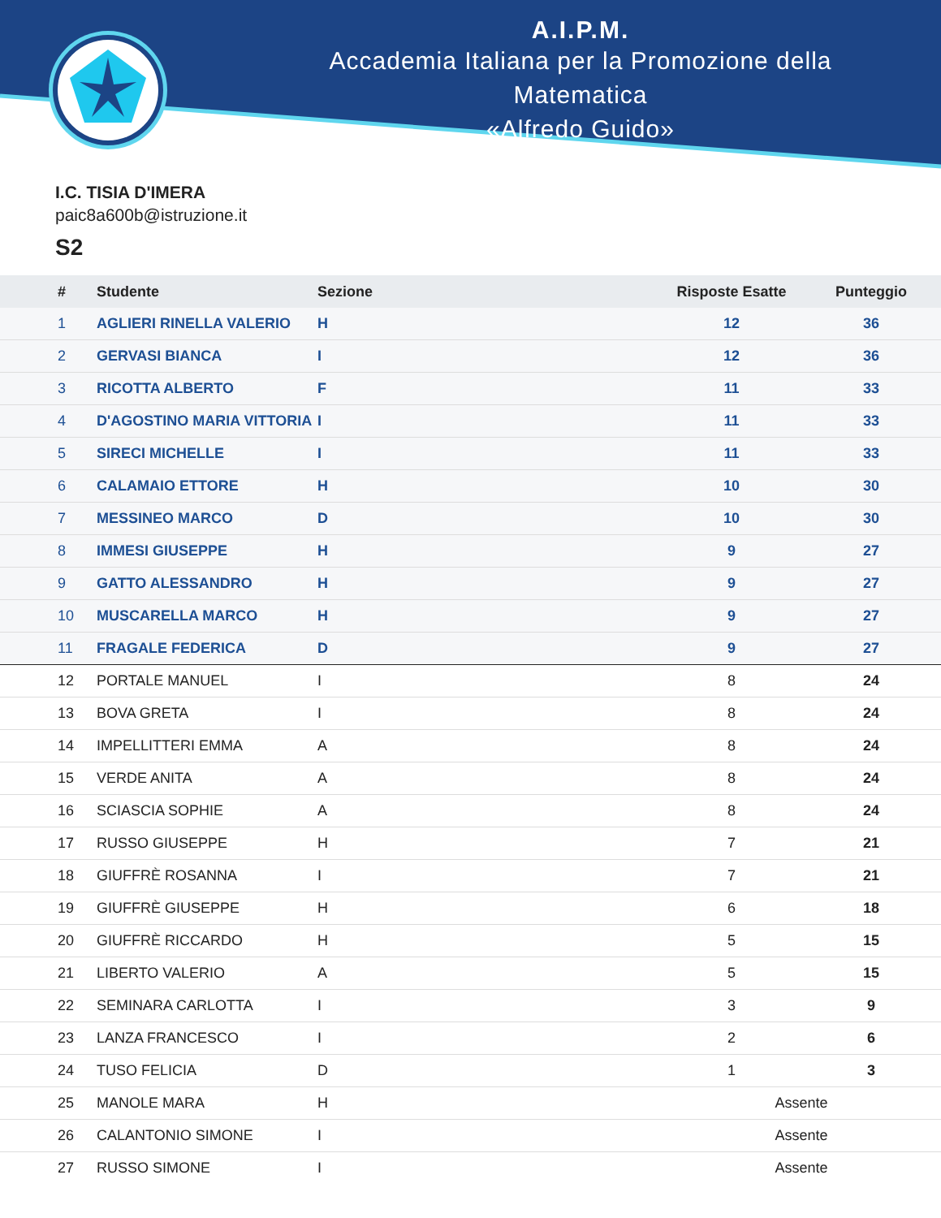A.I.P.M.
Accademia Italiana per la Promozione della Matematica
«Alfredo Guido»
I.C. TISIA D'IMERA
paic8a600b@istruzione.it
S2
| | # | Studente | Sezione | Risposte Esatte | Punteggio |
| --- | --- | --- | --- | --- | --- |
| | 1 | AGLIERI RINELLA VALERIO | H | 12 | 36 |
| | 2 | GERVASI BIANCA | I | 12 | 36 |
| | 3 | RICOTTA ALBERTO | F | 11 | 33 |
| | 4 | D'AGOSTINO MARIA VITTORIA | I | 11 | 33 |
| | 5 | SIRECI MICHELLE | I | 11 | 33 |
| | 6 | CALAMAIO ETTORE | H | 10 | 30 |
| | 7 | MESSINEO MARCO | D | 10 | 30 |
| | 8 | IMMESI GIUSEPPE | H | 9 | 27 |
| | 9 | GATTO ALESSANDRO | H | 9 | 27 |
| | 10 | MUSCARELLA MARCO | H | 9 | 27 |
| | 11 | FRAGALE FEDERICA | D | 9 | 27 |
| | 12 | PORTALE MANUEL | I | 8 | 24 |
| | 13 | BOVA GRETA | I | 8 | 24 |
| | 14 | IMPELLITTERI EMMA | A | 8 | 24 |
| | 15 | VERDE ANITA | A | 8 | 24 |
| | 16 | SCIASCIA SOPHIE | A | 8 | 24 |
| | 17 | RUSSO GIUSEPPE | H | 7 | 21 |
| | 18 | GIUFFRÈ ROSANNA | I | 7 | 21 |
| | 19 | GIUFFRÈ GIUSEPPE | H | 6 | 18 |
| | 20 | GIUFFRÈ RICCARDO | H | 5 | 15 |
| | 21 | LIBERTO VALERIO | A | 5 | 15 |
| | 22 | SEMINARA CARLOTTA | I | 3 | 9 |
| | 23 | LANZA FRANCESCO | I | 2 | 6 |
| | 24 | TUSO FELICIA | D | 1 | 3 |
| | 25 | MANOLE MARA | H | Assente | |
| | 26 | CALANTONIO SIMONE | I | Assente | |
| | 27 | RUSSO SIMONE | I | Assente | |